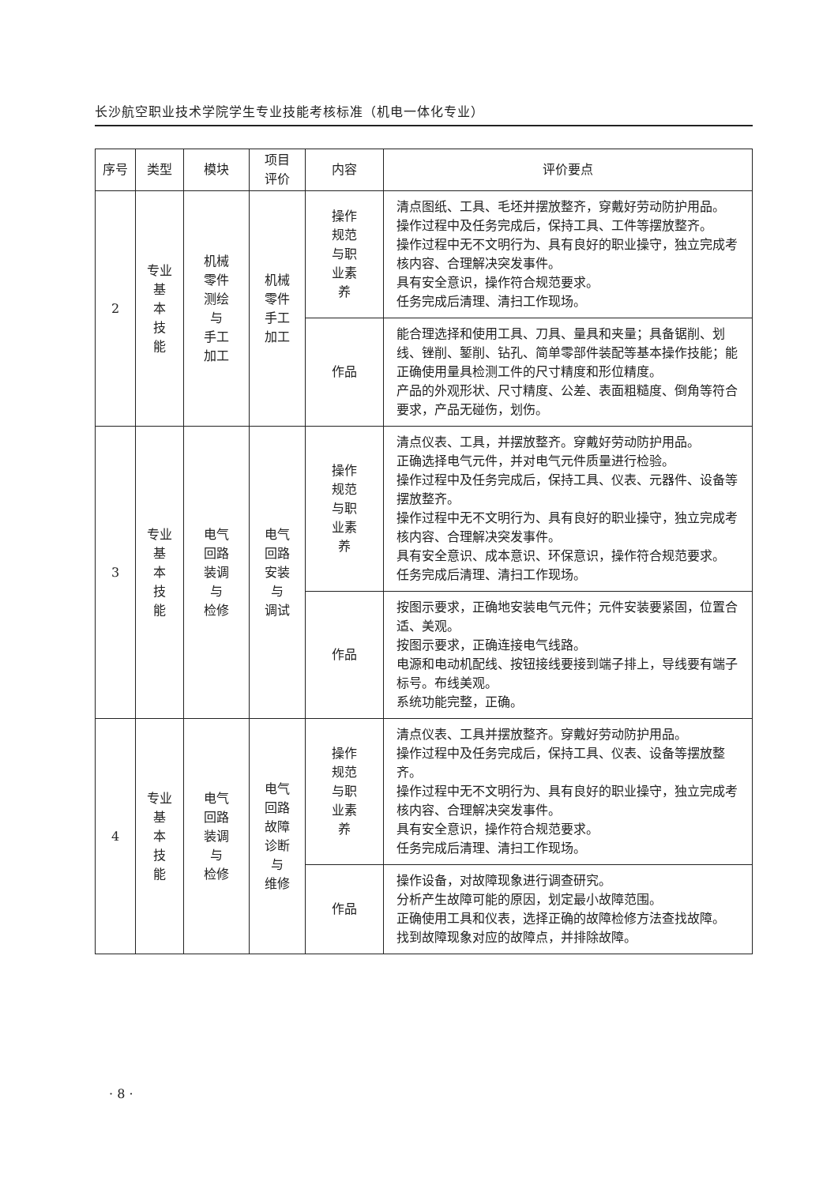长沙航空职业技术学院学生专业技能考核标准（机电一体化专业）
| 序号 | 类型 | 模块 | 项目 评价 | 内容 | 评价要点 |
| --- | --- | --- | --- | --- | --- |
| 2 | 专业 基 本 技 能 | 机械 零件 测绘 与 手工 加工 | 机械 零件 手工 加工 | 操作 规范 与职 业素 养 | 清点图纸、工具、毛坯并摆放整齐，穿戴好劳动防护用品。 操作过程中及任务完成后，保持工具、工件等摆放整齐。 操作过程中无不文明行为、具有良好的职业操守，独立完成考核内容、合理解决突发事件。 具有安全意识，操作符合规范要求。 任务完成后清理、清扫工作现场。 |
| | | | | 作品 | 能合理选择和使用工具、刀具、量具和夹量；具备锯削、划线、锉削、錾削、钻孔、简单零部件装配等基本操作技能；能正确使用量具检测工件的尺寸精度和形位精度。 产品的外观形状、尺寸精度、公差、表面粗糙度、倒角等符合要求，产品无碰伤，划伤。 |
| 3 | 专业 基 本 技 能 | 电气 回路 装调 与 检修 | 电气 回路 安装 与 调试 | 操作 规范 与职 业素 养 | 清点仪表、工具，并摆放整齐。穿戴好劳动防护用品。 正确选择电气元件，并对电气元件质量进行检验。 操作过程中及任务完成后，保持工具、仪表、元器件、设备等摆放整齐。 操作过程中无不文明行为、具有良好的职业操守，独立完成考核内容、合理解决突发事件。 具有安全意识、成本意识、环保意识，操作符合规范要求。 任务完成后清理、清扫工作现场。 |
| | | | | 作品 | 按图示要求，正确地安装电气元件；元件安装要紧固，位置合适、美观。 按图示要求，正确连接电气线路。 电源和电动机配线、按钮接线要接到端子排上，导线要有端子标号。布线美观。 系统功能完整，正确。 |
| 4 | 专业 基 本 技 能 | 电气 回路 装调 与 检修 | 电气 回路 故障 诊断 与 维修 | 操作 规范 与职 业素 养 | 清点仪表、工具并摆放整齐。穿戴好劳动防护用品。 操作过程中及任务完成后，保持工具、仪表、设备等摆放整齐。 操作过程中无不文明行为、具有良好的职业操守，独立完成考核内容、合理解决突发事件。 具有安全意识，操作符合规范要求。 任务完成后清理、清扫工作现场。 |
| | | | | 作品 | 操作设备，对故障现象进行调查研究。 分析产生故障可能的原因，划定最小故障范围。 正确使用工具和仪表，选择正确的故障检修方法查找故障。 找到故障现象对应的故障点，并排除故障。 |
· 8 ·